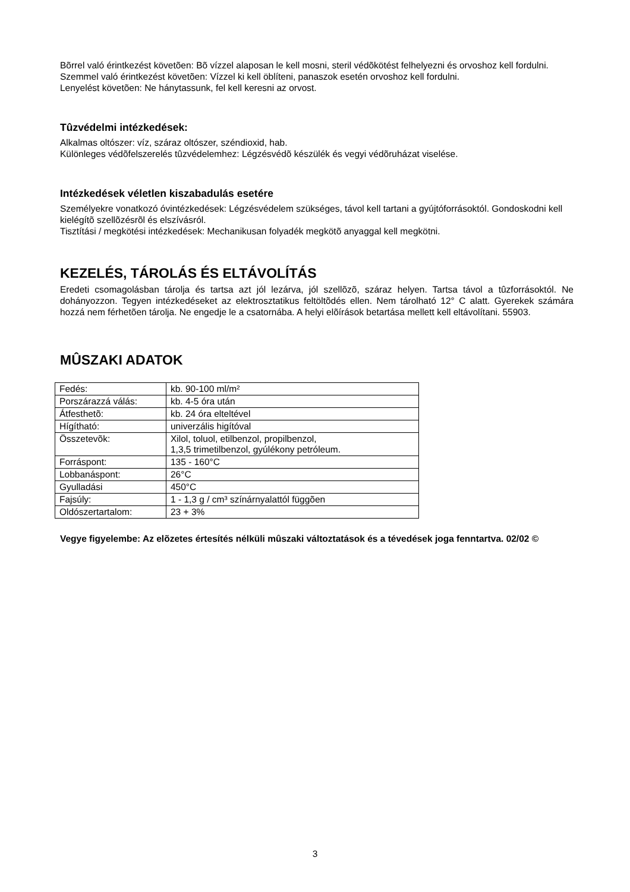Bõrrel való érintkezést követõen: Bõ vízzel alaposan le kell mosni, steril védõkötést felhelyezni és orvoshoz kell fordulni. Szemmel való érintkezést követõen: Vízzel ki kell öblíteni, panaszok esetén orvoshoz kell fordulni.
Lenyelést követõen: Ne hánytassunk, fel kell keresni az orvost.
Tûzvédelmi intézkedések:
Alkalmas oltószer: víz, száraz oltószer, széndioxid, hab.
Különleges védõfelszerelés tûzvédelemhez: Légzésvédõ készülék és vegyi védõruházat viselése.
Intézkedések véletlen kiszabadulás esetére
Személyekre vonatkozó óvintézkedések: Légzésvédelem szükséges, távol kell tartani a gyújtóforrásoktól. Gondoskodni kell kielégítõ szellõzésrõl és elszívásról.
Tisztítási / megkötési intézkedések: Mechanikusan folyadék megkötõ anyaggal kell megkötni.
KEZELÉS, TÁROLÁS ÉS ELTÁVOLÍTÁS
Eredeti csomagolásban tárolja és tartsa azt jól lezárva, jól szellõzõ, száraz helyen. Tartsa távol a tûzforrásoktól. Ne dohányozzon. Tegyen intézkedéseket az elektrosztatikus feltöltõdés ellen. Nem tárolható 12° C alatt. Gyerekek számára hozzá nem férhetõen tárolja. Ne engedje le a csatornába. A helyi elõírások betartása mellett kell eltávolítani. 55903.
MÛSZAKI ADATOK
| Fedés: | kb. 90-100 ml/m² |
| Porszárazzá válás: | kb. 4-5 óra után |
| Átfesthetõ: | kb. 24 óra elteltével |
| Hígítható: | univerzális higítóval |
| Összetevõk: | Xilol, toluol, etilbenzol, propilbenzol, 1,3,5 trimetilbenzol, gyúlékony petróleum. |
| Forráspont: | 135 - 160°C |
| Lobbanáspont: | 26°C |
| Gyulladási | 450°C |
| Fajsúly: | 1 - 1,3 g / cm³ színárnyalattól függõen |
| Oldószertartalom: | 23 + 3% |
Vegye figyelembe: Az elõzetes értesítés nélküli mûszaki változtatások és a tévedések joga fenntartva. 02/02 ©
3